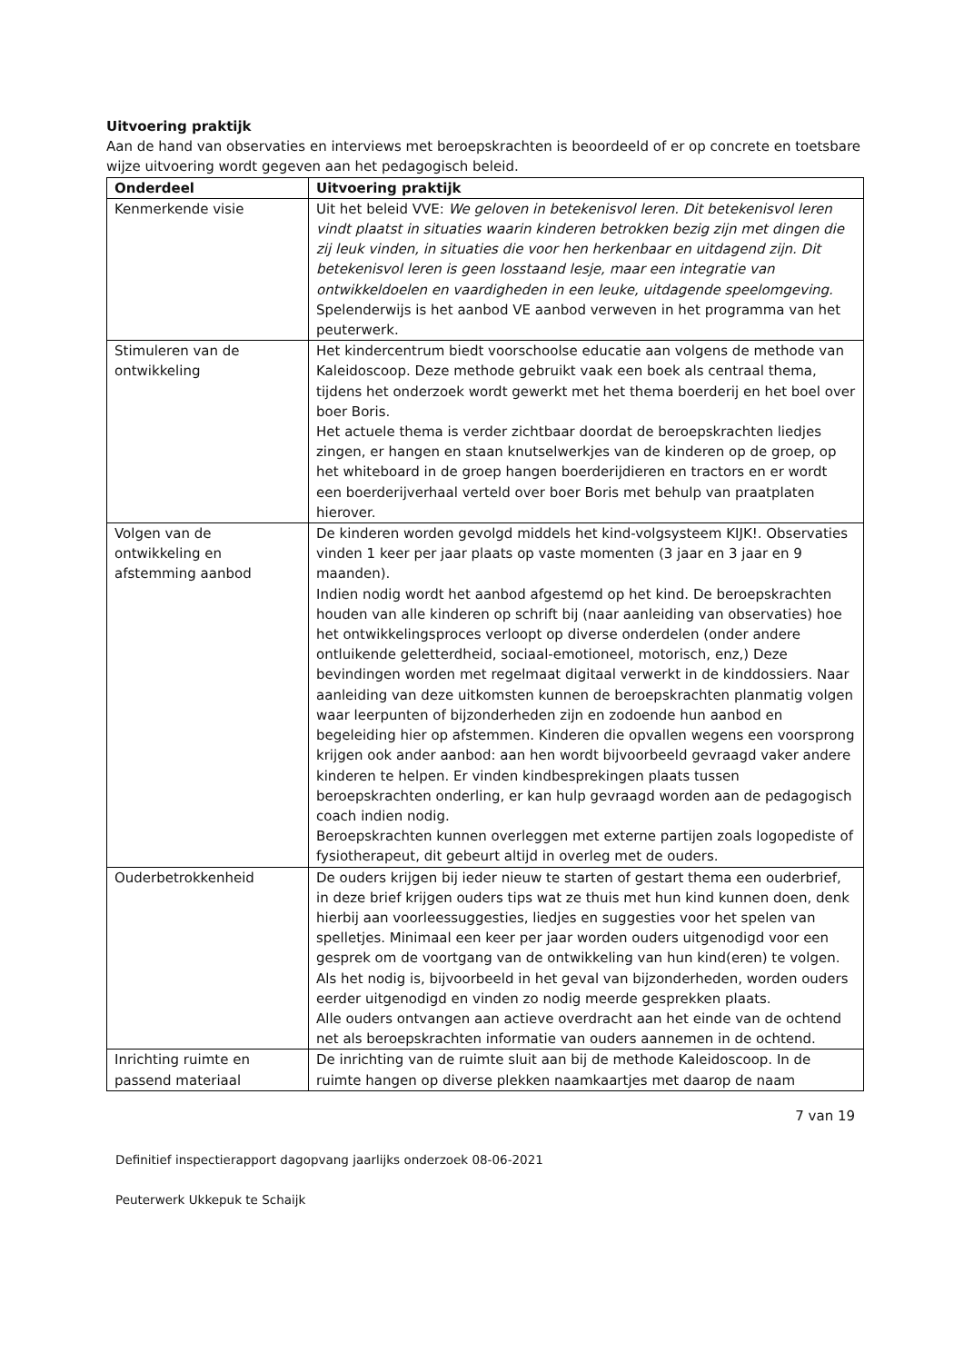Uitvoering praktijk
Aan de hand van observaties en interviews met beroepskrachten is beoordeeld of er op concrete en toetsbare wijze uitvoering wordt gegeven aan het pedagogisch beleid.
| Onderdeel | Uitvoering praktijk |
| --- | --- |
| Kenmerkende visie | Uit het beleid VVE: We geloven in betekenisvol leren. Dit betekenisvol leren vindt plaatst in situaties waarin kinderen betrokken bezig zijn met dingen die zij leuk vinden, in situaties die voor hen herkenbaar en uitdagend zijn. Dit betekenisvol leren is geen losstaand lesje, maar een integratie van ontwikkeldoelen en vaardigheden in een leuke, uitdagende speelomgeving. Spelenderwijs is het aanbod VE aanbod verweven in het programma van het peuterwerk. |
| Stimuleren van de ontwikkeling | Het kindercentrum biedt voorschoolse educatie aan volgens de methode van Kaleidoscoop. Deze methode gebruikt vaak een boek als centraal thema, tijdens het onderzoek wordt gewerkt met het thema boerderij en het boel over boer Boris. Het actuele thema is verder zichtbaar doordat de beroepskrachten liedjes zingen, er hangen en staan knutselwerkjes van de kinderen op de groep, op het whiteboard in de groep hangen boerderijdieren en tractors en er wordt een boerderijverhaal verteld over boer Boris met behulp van praatplaten hierover. |
| Volgen van de ontwikkeling en afstemming aanbod | De kinderen worden gevolgd middels het kind-volgsysteem KIJK!. Observaties vinden 1 keer per jaar plaats op vaste momenten (3 jaar en 3 jaar en 9 maanden). Indien nodig wordt het aanbod afgestemd op het kind. De beroepskrachten houden van alle kinderen op schrift bij (naar aanleiding van observaties) hoe het ontwikkelingsproces verloopt op diverse onderdelen (onder andere ontluikende geletterdheid, sociaal-emotioneel, motorisch, enz,) Deze bevindingen worden met regelmaat digitaal verwerkt in de kinddossiers. Naar aanleiding van deze uitkomsten kunnen de beroepskrachten planmatig volgen waar leerpunten of bijzonderheden zijn en zodoende hun aanbod en begeleiding hier op afstemmen. Kinderen die opvallen wegens een voorsprong krijgen ook ander aanbod: aan hen wordt bijvoorbeeld gevraagd vaker andere kinderen te helpen. Er vinden kindbesprekingen plaats tussen beroepskrachten onderling, er kan hulp gevraagd worden aan de pedagogisch coach indien nodig. Beroepskrachten kunnen overleggen met externe partijen zoals logopediste of fysiotherapeut, dit gebeurt altijd in overleg met de ouders. |
| Ouderbetrokkenheid | De ouders krijgen bij ieder nieuw te starten of gestart thema een ouderbrief, in deze brief krijgen ouders tips wat ze thuis met hun kind kunnen doen, denk hierbij aan voorleessuggesties, liedjes en suggesties voor het spelen van spelletjes. Minimaal een keer per jaar worden ouders uitgenodigd voor een gesprek om de voortgang van de ontwikkeling van hun kind(eren) te volgen. Als het nodig is, bijvoorbeeld in het geval van bijzonderheden, worden ouders eerder uitgenodigd en vinden zo nodig meerde gesprekken plaats. Alle ouders ontvangen aan actieve overdracht aan het einde van de ochtend net als beroepskrachten informatie van ouders aannemen in de ochtend. |
| Inrichting ruimte en passend materiaal | De inrichting van de ruimte sluit aan bij de methode Kaleidoscoop. In de ruimte hangen op diverse plekken naamkaartjes met daarop de naam |
7 van 19
Definitief inspectierapport dagopvang jaarlijks onderzoek 08-06-2021
Peuterwerk Ukkepuk te Schaijk